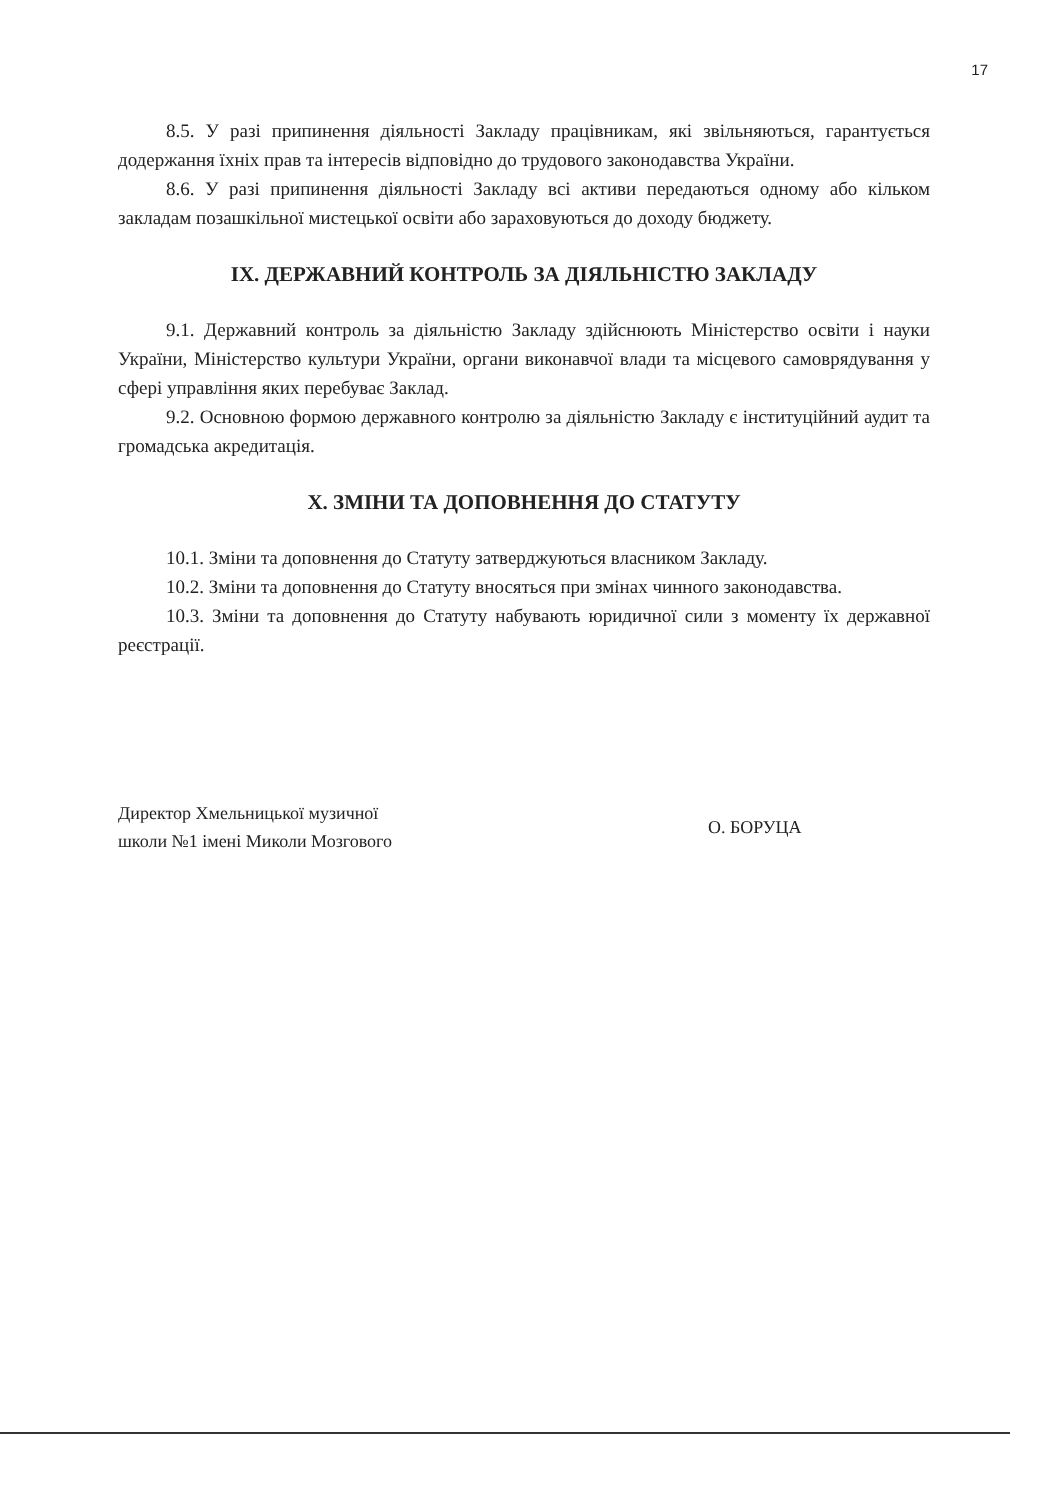17
8.5. У разі припинення діяльності Закладу працівникам, які звільняються, гарантується додержання їхніх прав та інтересів відповідно до трудового законодавства України.
8.6. У разі припинення діяльності Закладу всі активи передаються одному або кільком закладам позашкільної мистецької освіти або зараховуються до доходу бюджету.
IX. ДЕРЖАВНИЙ КОНТРОЛЬ ЗА ДІЯЛЬНІСТЮ ЗАКЛАДУ
9.1. Державний контроль за діяльністю Закладу здійснюють Міністерство освіти і науки України, Міністерство культури України, органи виконавчої влади та місцевого самоврядування у сфері управління яких перебуває Заклад.
9.2. Основною формою державного контролю за діяльністю Закладу є інституційний аудит та громадська акредитація.
X. ЗМІНИ ТА ДОПОВНЕННЯ ДО СТАТУТУ
10.1. Зміни та доповнення до Статуту затверджуються власником Закладу.
10.2. Зміни та доповнення до Статуту вносяться при змінах чинного законодавства.
10.3. Зміни та доповнення до Статуту набувають юридичної сили з моменту їх державної реєстрації.
Директор Хмельницької музичної
школи №1 імені Миколи Мозгового
О. БОРУЦА